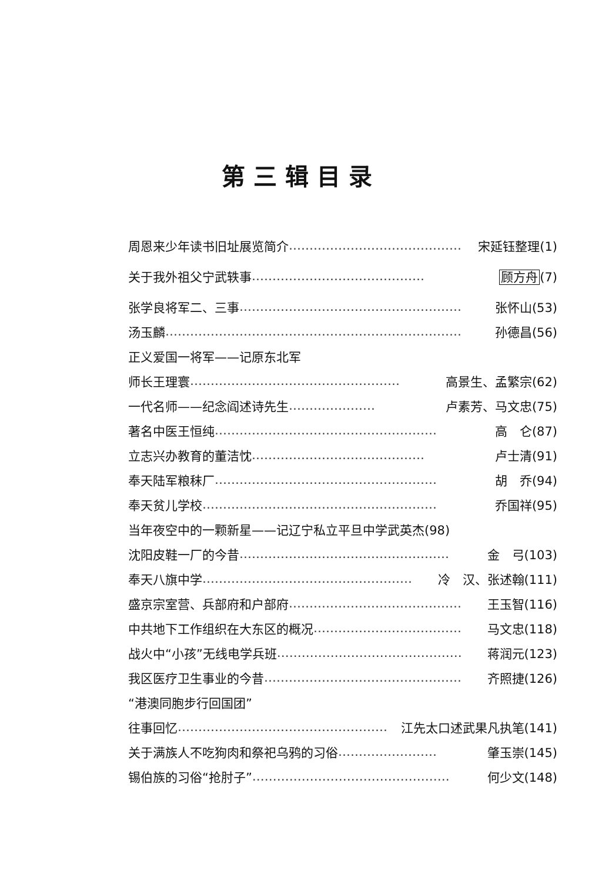第三辑目录
周恩来少年读书旧址展览简介 …………………………………… 宋延钰整理(1)
关于我外祖父宁武轶事 …………………………………… 顾方舟(7)
张学良将军二、三事 ……………………………………………… 张怀山(53)
汤玉麟 ……………………………………………………………… 孙德昌(56)
正义爱国一将军——记原东北军
师长王理寰 …………………………………………… 高景生、孟繁宗(62)
一代名师——纪念阎述诗先生 ………………… 卢素芳、马文忠(75)
著名中医王恒纯 ……………………………………………… 高　仑(87)
立志兴办教育的董洁忱 …………………………………… 卢士清(91)
奉天陆军粮秣厂 ……………………………………………… 胡　乔(94)
奉天贫儿学校 ………………………………………………… 乔国祥(95)
当年夜空中的一颗新星——记辽宁私立平旦中学 武英杰(98)
沈阳皮鞋一厂的今昔 …………………………………………… 金　弓(103)
奉天八旗中学 …………………………………………… 冷　汉、张述翰(111)
盛京宗室营、兵部府和户部府 …………………………………… 王玉智(116)
中共地下工作组织在大东区的概况 ……………………………… 马文忠(118)
战火中“小孩”无线电学兵班 ……………………………………… 蒋润元(123)
我区医疗卫生事业的今昔 ………………………………………… 齐照捷(126)
“港澳同胞步行回国团”
往事回忆 …………………………………………… 江先太口述武果凡执笔(141)
关于满族人不吃狗肉和祭祀乌鸦的习俗 …………………… 肇玉崇(145)
锡伯族的习俗“抢肘子” ………………………………………… 何少文(148)